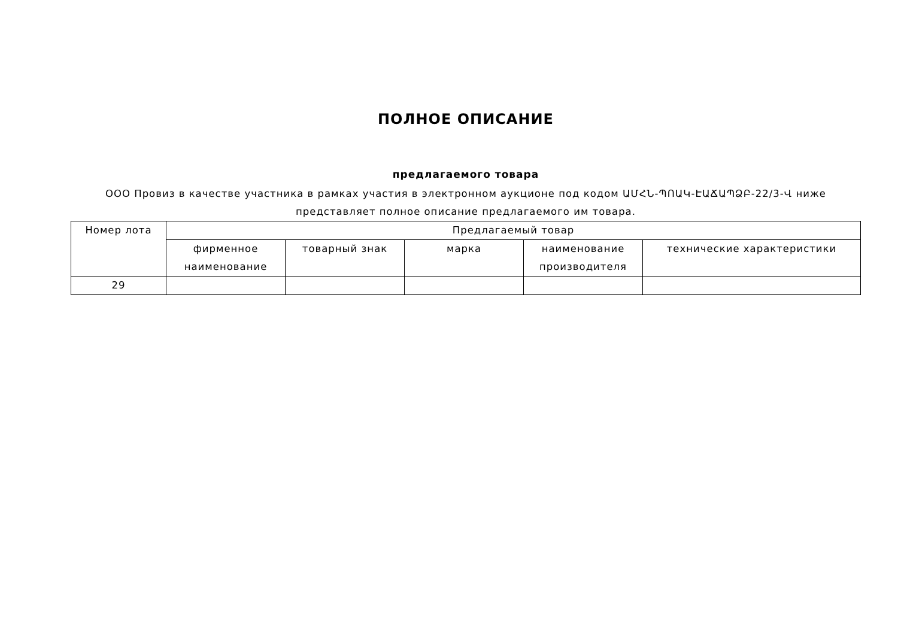ПОЛНОЕ ОПИСАНИЕ
предлагаемого товара
ООО Провиз в качестве участника в рамках участия в электронном аукционе под кодом ԱՄՀՆ-ՊՈԱԿ-ԷԱՃԱՊՁԲ-22/3-Վ ниже представляет полное описание предлагаемого им товара.
| Номер лота | Предлагаемый товар | | | | |
| --- | --- | --- | --- | --- | --- |
| | фирменное наименование | товарный знак | марка | наименование производителя | технические характеристики |
| 29 | | | | | |